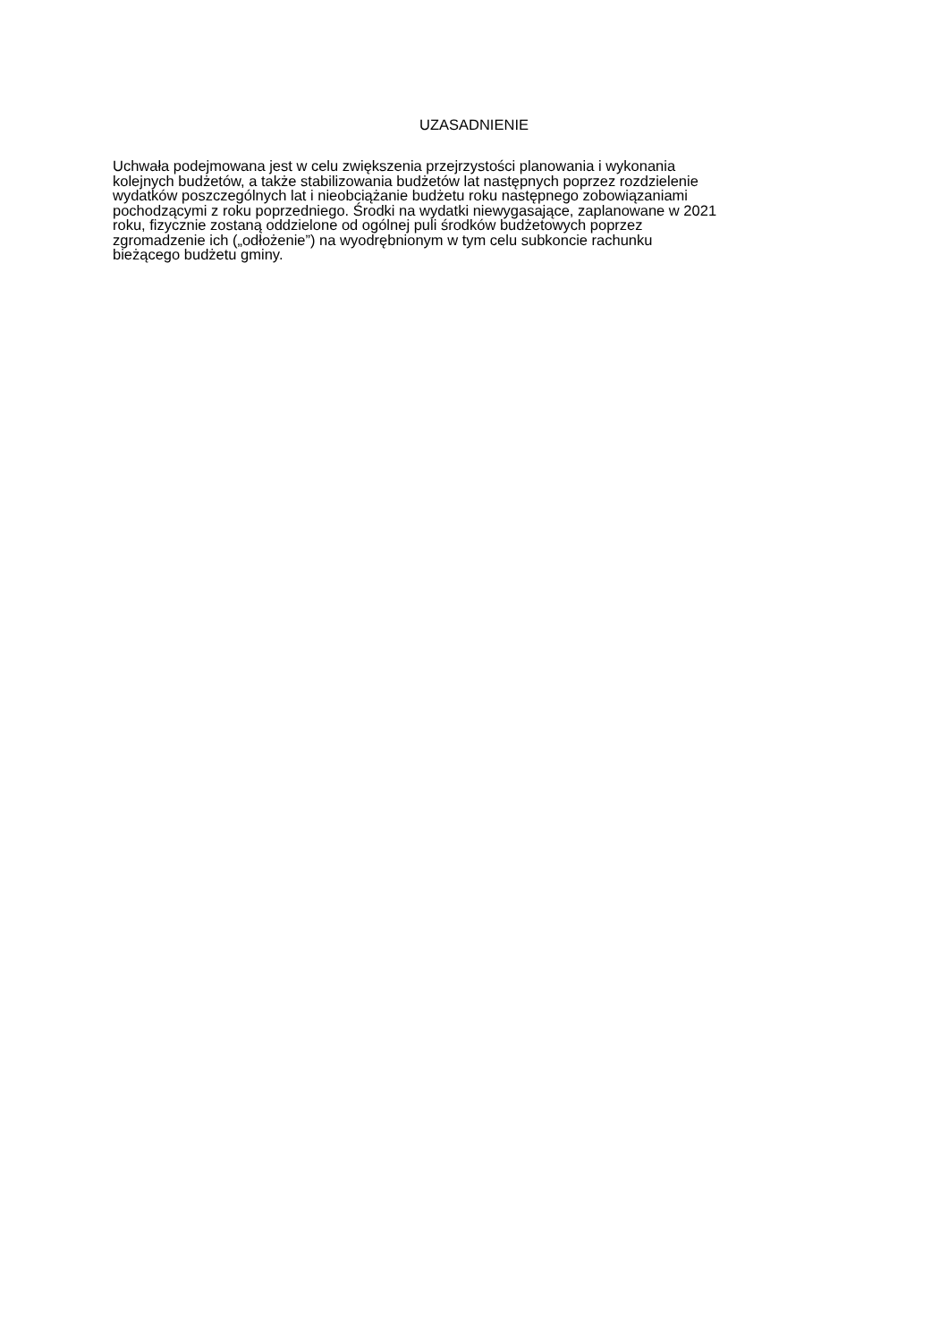UZASADNIENIE
Uchwała podejmowana jest w celu zwiększenia przejrzystości planowania i wykonania
kolejnych budżetów, a także stabilizowania budżetów lat następnych poprzez rozdzielenie
wydatków poszczególnych lat i nieobciążanie budżetu roku następnego zobowiązaniami
pochodzącymi z roku poprzedniego. Środki na wydatki niewygasające, zaplanowane w 2021
roku, fizycznie zostaną oddzielone od ogólnej puli środków budżetowych poprzez
zgromadzenie ich („odłożenie”) na wyodrębnionym w tym celu subkoncie rachunku
bieżącego budżetu gminy.